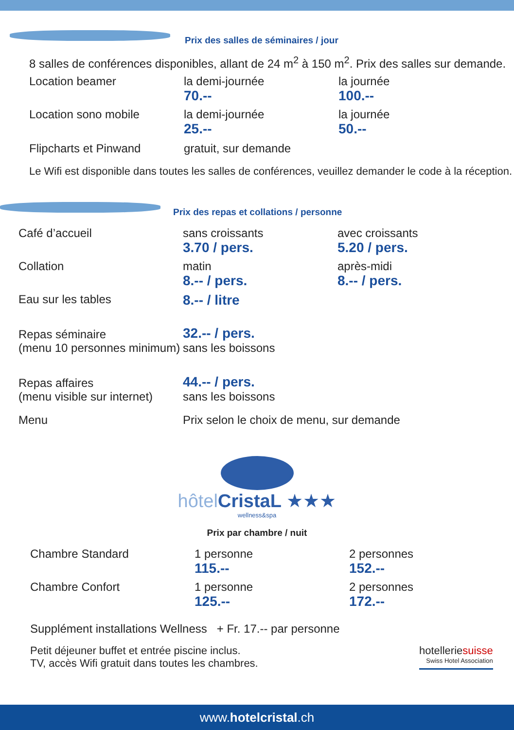Prix des salles de séminaires / jour
8 salles de conférences disponibles, allant de 24 m<sup>2</sup> à 150 m<sup>2</sup>. Prix des salles sur demande.
| Location beamer | la demi-journée 70.-- | la journée 100.-- |
| Location sono mobile | la demi-journée 25.-- | la journée 50.-- |
| Flipcharts et Pinwand | gratuit, sur demande | |
Le Wifi est disponible dans toutes les salles de conférences, veuillez demander le code à la réception.
Prix des repas et collations / personne
| Café d’accueil | sans croissants 3.70 / pers. | avec croissants 5.20 / pers. |
| Collation | matin 8.-- / pers. | après-midi 8.-- / pers. |
| Eau sur les tables | 8.-- / litre | |
| Repas séminaire (menu 10 personnes minimum) | 32.-- / pers. sans les boissons | |
| Repas affaires (menu visible sur internet) | 44.-- / pers. sans les boissons | |
| Menu | Prix selon le choix de menu, sur demande | |
hôtel CristaL ★★★
wellness&spa
Prix par chambre / nuit
| Chambre Standard | 1 personne 115.-- | 2 personnes 152.-- |
| Chambre Confort | 1 personne 125.-- | 2 personnes 172.-- |
Supplément installations Wellness + Fr. 17.-- par personne
Petit déjeuner buffet et entrée piscine inclus.
TV, accès Wifi gratuit dans toutes les chambres.
hotelleriesuisse
Swiss Hotel Association
www.hotelcristal.ch